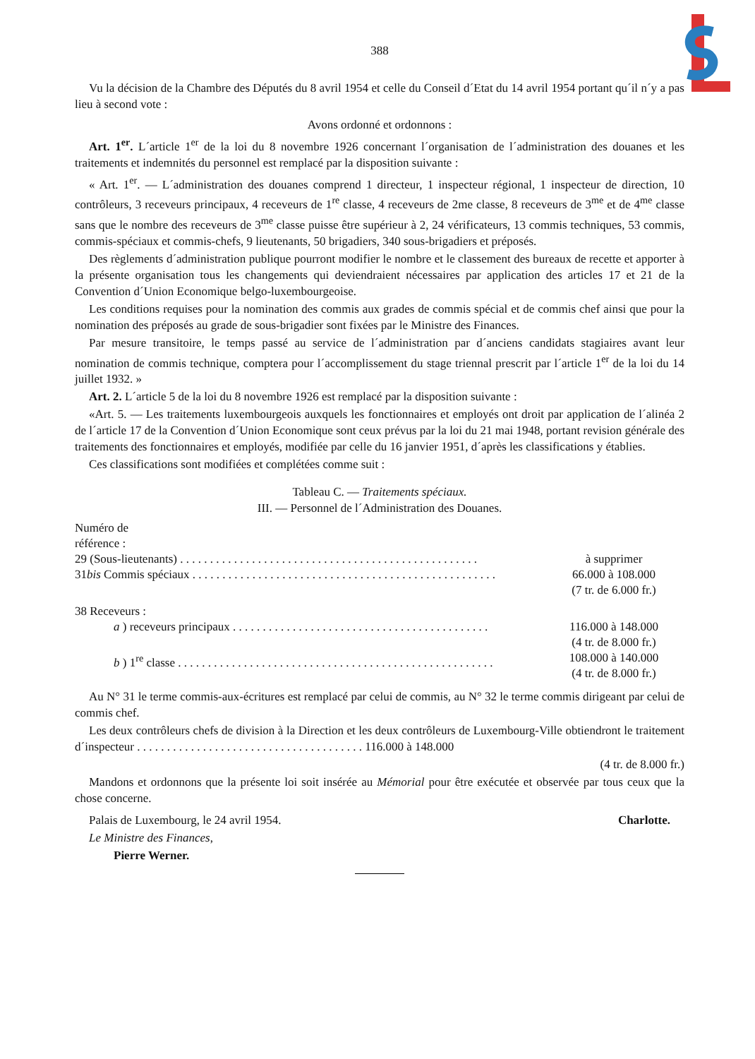388
Vu la décision de la Chambre des Députés du 8 avril 1954 et celle du Conseil d´Etat du 14 avril 1954 portant qu´il n´y a pas lieu à second vote :
Avons ordonné et ordonnons :
Art. 1<sup>er</sup>. L´article 1<sup>er</sup> de la loi du 8 novembre 1926 concernant l´organisation de l´administration des douanes et les traitements et indemnités du personnel est remplacé par la disposition suivante :
« Art. 1<sup>er</sup>. — L´administration des douanes comprend 1 directeur, 1 inspecteur régional, 1 inspecteur de direction, 10 contrôleurs, 3 receveurs principaux, 4 receveurs de 1<sup>re</sup> classe, 4 receveurs de 2me classe, 8 receveurs de 3<sup>me</sup> et de 4<sup>me</sup> classe sans que le nombre des receveurs de 3<sup>me</sup> classe puisse être supérieur à 2, 24 vérificateurs, 13 commis techniques, 53 commis, commis-spéciaux et commis-chefs, 9 lieutenants, 50 brigadiers, 340 sous-brigadiers et préposés.
Des règlements d´administration publique pourront modifier le nombre et le classement des bureaux de recette et apporter à la présente organisation tous les changements qui deviendraient nécessaires par application des articles 17 et 21 de la Convention d´Union Economique belgo-luxembourgeoise.
Les conditions requises pour la nomination des commis aux grades de commis spécial et de commis chef ainsi que pour la nomination des préposés au grade de sous-brigadier sont fixées par le Ministre des Finances.
Par mesure transitoire, le temps passé au service de l´administration par d´anciens candidats stagiaires avant leur nomination de commis technique, comptera pour l´accomplissement du stage triennal prescrit par l´article 1<sup>er</sup> de la loi du 14 juillet 1932. »
Art. 2. L´article 5 de la loi du 8 novembre 1926 est remplacé par la disposition suivante :
«Art. 5. — Les traitements luxembourgeois auxquels les fonctionnaires et employés ont droit par application de l´alinéa 2 de l´article 17 de la Convention d´Union Economique sont ceux prévus par la loi du 21 mai 1948, portant revision générale des traitements des fonctionnaires et employés, modifiée par celle du 16 janvier 1951, d´après les classifications y établies.
Ces classifications sont modifiées et complétées comme suit :
Tableau C. — Traitements spéciaux.
III. — Personnel de l´Administration des Douanes.
| Numéro de référence : | |
| 29 (Sous-lieutenants) . . . . . . . . . . . . . . . . . . . . . . . . . . . . . . . . . . . . . . . . . . . . . . . . . . | à supprimer |
| 31 bis Commis spéciaux . . . . . . . . . . . . . . . . . . . . . . . . . . . . . . . . . . . . . . . . . . . . . . . . . . . | 66.000 à 108.000 (7 tr. de 6.000 fr.) |
| 38 Receveurs : | |
| a ) receveurs principaux . . . . . . . . . . . . . . . . . . . . . . . . . . . . . . . . . . . . . . . . . . . | 116.000 à 148.000 (4 tr. de 8.000 fr.) |
| b ) 1<sup>re</sup> classe . . . . . . . . . . . . . . . . . . . . . . . . . . . . . . . . . . . . . . . . . . . . . . . . . . . . . | 108.000 à 140.000 (4 tr. de 8.000 fr.) |
Au N° 31 le terme commis-aux-écritures est remplacé par celui de commis, au N° 32 le terme commis dirigeant par celui de commis chef.
Les deux contrôleurs chefs de division à la Direction et les deux contrôleurs de Luxembourg-Ville obtiendront le traitement d´inspecteur . . . . . . . . . . . . . . . . . . . . . . . . . . . . . . . . . . . . . . 116.000 à 148.000
(4 tr. de 8.000 fr.)
Mandons et ordonnons que la présente loi soit insérée au Mémorial pour être exécutée et observée par tous ceux que la chose concerne.
Palais de Luxembourg, le 24 avril 1954. Charlotte.
Le Ministre des Finances,
Pierre Werner.